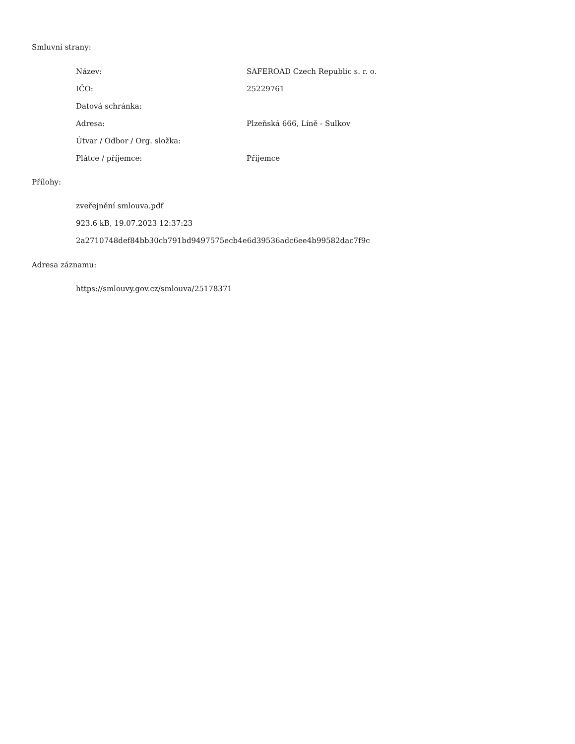Smluvní strany:
| Název: | SAFEROAD Czech Republic s. r. o. |
| IČO: | 25229761 |
| Datová schránka: | |
| Adresa: | Plzeňská 666, Líně - Sulkov |
| Útvar / Odbor / Org. složka: | |
| Plátce / příjemce: | Příjemce |
Přílohy:
zveřejnění smlouva.pdf
923.6 kB, 19.07.2023 12:37:23
2a2710748def84bb30cb791bd9497575ecb4e6d39536adc6ee4b99582dac7f9c
Adresa záznamu:
https://smlouvy.gov.cz/smlouva/25178371